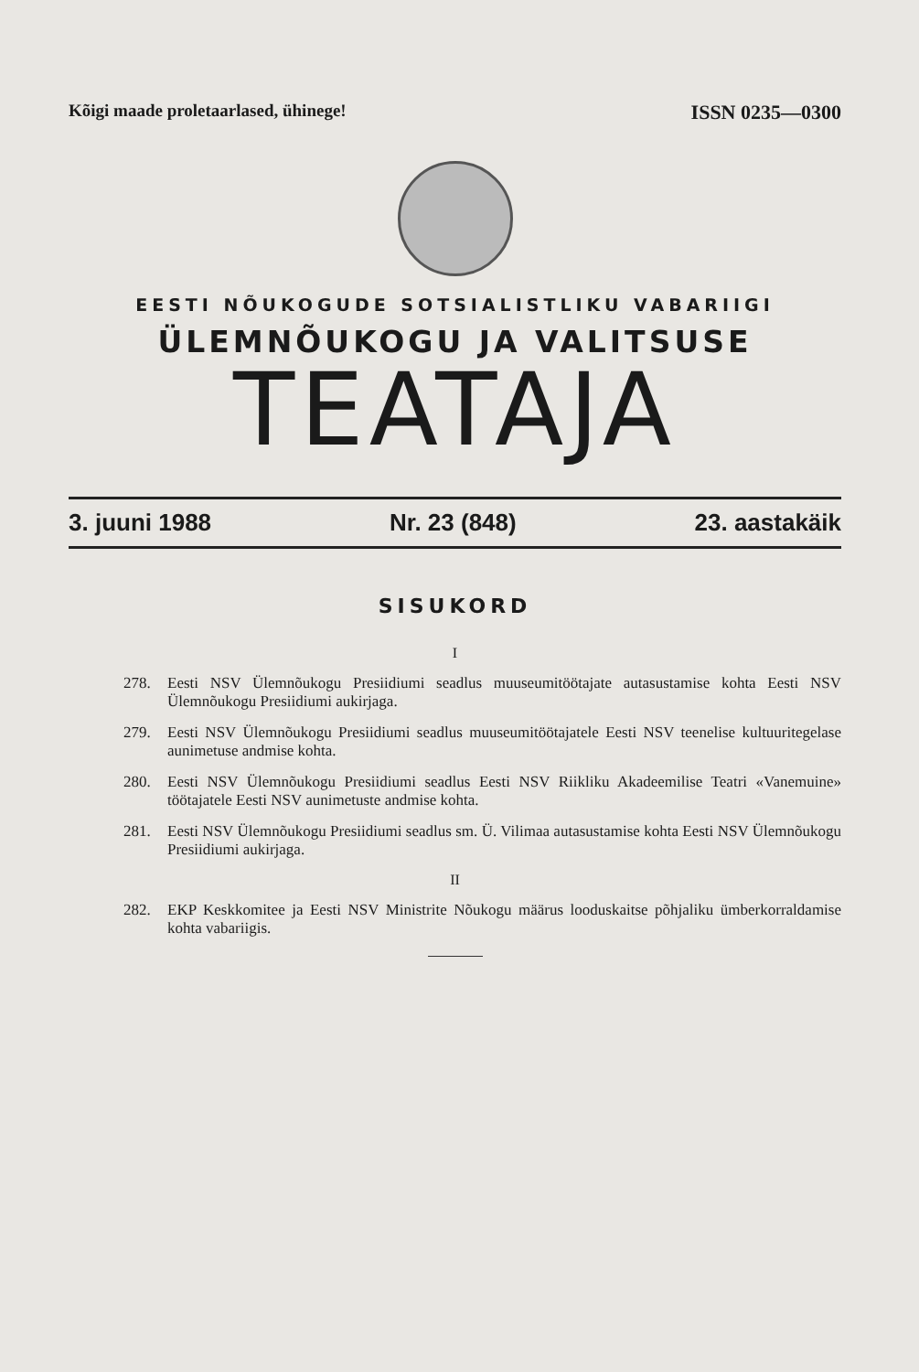Kõigi maade proletaarlased, ühinege!
ISSN 0235—0300
EESTI NÕUKOGUDE SOTSIALISTLIKU VABARIIGI
ÜLEMNÕUKOGU JA VALITSUSE
TEATAJA
3. juuni 1988 Nr. 23 (848) 23. aastakäik
SISUKORD
I
278. Eesti NSV Ülemnõukogu Presiidiumi seadlus muuseumitöötajate autasustamise kohta Eesti NSV Ülemnõukogu Presiidiumi aukirjaga.
279. Eesti NSV Ülemnõukogu Presiidiumi seadlus muuseumitöötajatele Eesti NSV teenelise kultuuritegelase aunimetuse andmise kohta.
280. Eesti NSV Ülemnõukogu Presiidiumi seadlus Eesti NSV Riikliku Akadeemilise Teatri «Vanemuine» töötajatele Eesti NSV aunimetuste andmise kohta.
281. Eesti NSV Ülemnõukogu Presiidiumi seadlus sm. Ü. Vilimaa autasustamise kohta Eesti NSV Ülemnõukogu Presiidiumi aukirjaga.
II
282. EKP Keskkomitee ja Eesti NSV Ministrite Nõukogu määrus looduskaitse põhjaliku ümberkorraldamise kohta vabariigis.